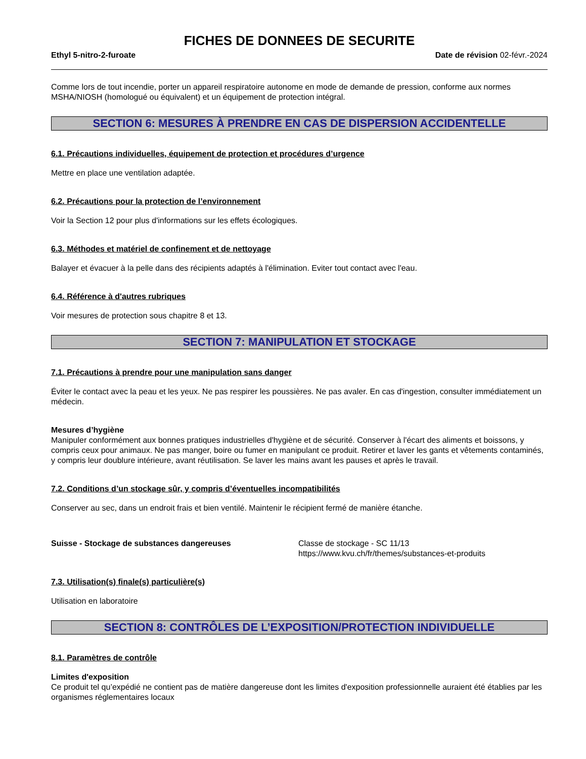FICHES DE DONNEES DE SECURITE
Ethyl 5-nitro-2-furoate Date de révision 02-févr.-2024
Comme lors de tout incendie, porter un appareil respiratoire autonome en mode de demande de pression, conforme aux normes MSHA/NIOSH (homologué ou équivalent) et un équipement de protection intégral.
SECTION 6: MESURES À PRENDRE EN CAS DE DISPERSION ACCIDENTELLE
6.1. Précautions individuelles, équipement de protection et procédures d’urgence
Mettre en place une ventilation adaptée.
6.2. Précautions pour la protection de l’environnement
Voir la Section 12 pour plus d'informations sur les effets écologiques.
6.3. Méthodes et matériel de confinement et de nettoyage
Balayer et évacuer à la pelle dans des récipients adaptés à l'élimination. Eviter tout contact avec l'eau.
6.4. Référence à d'autres rubriques
Voir mesures de protection sous chapitre 8 et 13.
SECTION 7: MANIPULATION ET STOCKAGE
7.1. Précautions à prendre pour une manipulation sans danger
Éviter le contact avec la peau et les yeux. Ne pas respirer les poussières. Ne pas avaler. En cas d'ingestion, consulter immédiatement un médecin.
Mesures d’hygiène
Manipuler conformément aux bonnes pratiques industrielles d'hygiène et de sécurité. Conserver à l'écart des aliments et boissons, y compris ceux pour animaux. Ne pas manger, boire ou fumer en manipulant ce produit. Retirer et laver les gants et vêtements contaminés, y compris leur doublure intérieure, avant réutilisation. Se laver les mains avant les pauses et après le travail.
7.2. Conditions d’un stockage sûr, y compris d’éventuelles incompatibilités
Conserver au sec, dans un endroit frais et bien ventilé. Maintenir le récipient fermé de manière étanche.
Suisse - Stockage de substances dangereuses Classe de stockage - SC 11/13
https://www.kvu.ch/fr/themes/substances-et-produits
7.3. Utilisation(s) finale(s) particulière(s)
Utilisation en laboratoire
SECTION 8: CONTRÔLES DE L’EXPOSITION/PROTECTION INDIVIDUELLE
8.1. Paramètres de contrôle
Limites d'exposition
Ce produit tel qu’expédié ne contient pas de matière dangereuse dont les limites d'exposition professionnelle auraient été établies par les organismes réglementaires locaux